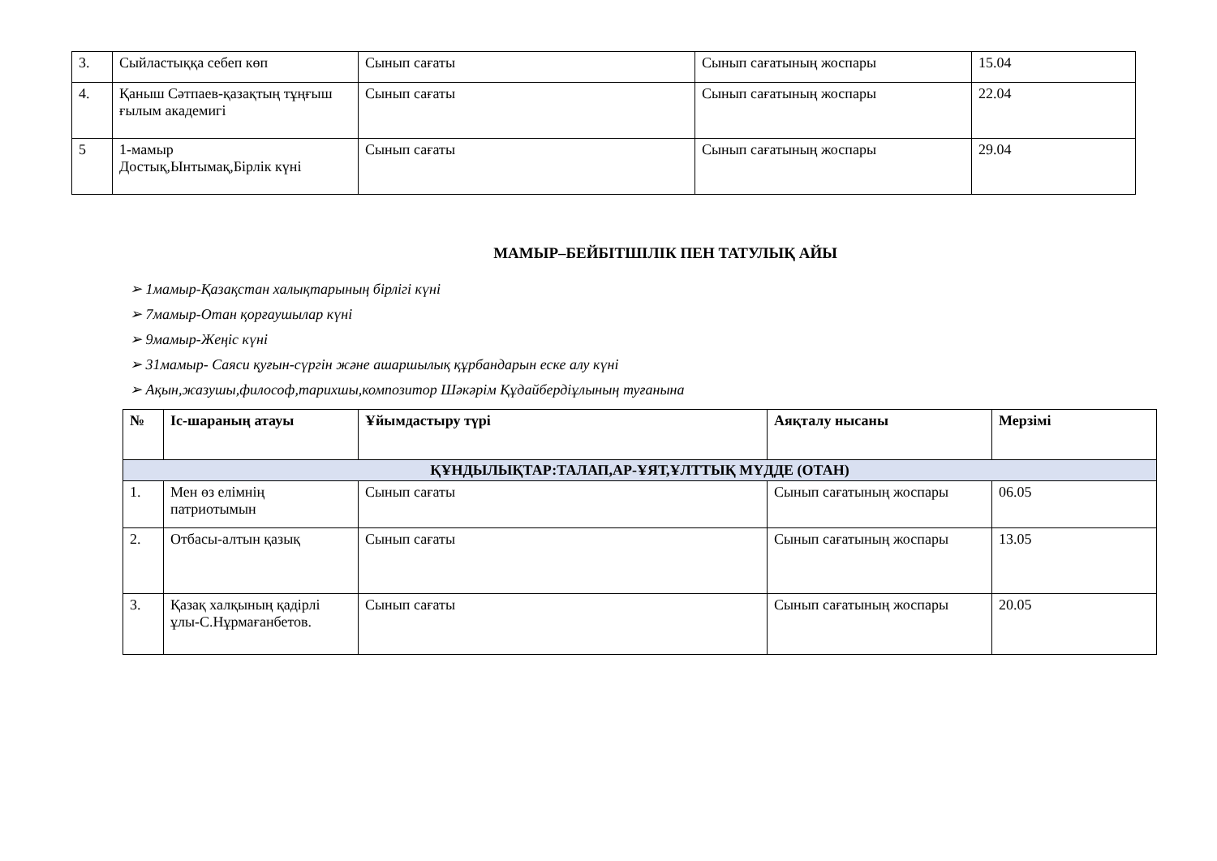| 3. | Сыйластыққа себеп көп | Сынып сағаты | Сынып сағатының жоспары | 15.04 |
| 4. | Қаныш Сәтпаев-қазақтың тұңғыш ғылым академигі | Сынып сағаты | Сынып сағатының жоспары | 22.04 |
| 5 | 1-мамыр Достық,Ынтымақ,Бірлік күні | Сынып сағаты | Сынып сағатының жоспары | 29.04 |
МАМЫР–БЕЙБІТШІЛІК ПЕН ТАТУЛЫҚ АЙЫ
➢ 1мамыр-Қазақстан халықтарының бірлігі күні
➢ 7мамыр-Отан қорғаушылар күні
➢ 9мамыр-Жеңіс күні
➢ 31мамыр- Саяси қуғын-сүргін және ашаршылық құрбандарын еске алу күні
➢ Ақын,жазушы,философ,тарихшы,композитор Шәкәрім Құдайбердіұлының туғанына
| № | Іс-шараның атауы | Ұйымдастыру түрі | Аяқталу нысаны | Мерзімі |
| --- | --- | --- | --- | --- |
| ҚҰНДЫЛЫҚТАР:ТАЛАП,АР-ҰЯТ,ҰЛТТЫҚ МҮДДЕ (ОТАН) | | | | |
| 1. | Мен өз елімнің патриотымын | Сынып сағаты | Сынып сағатының жоспары | 06.05 |
| 2. | Отбасы-алтын қазық | Сынып сағаты | Сынып сағатының жоспары | 13.05 |
| 3. | Қазақ халқының қадірлі ұлы-С.Нұрмағанбетов. | Сынып сағаты | Сынып сағатының жоспары | 20.05 |